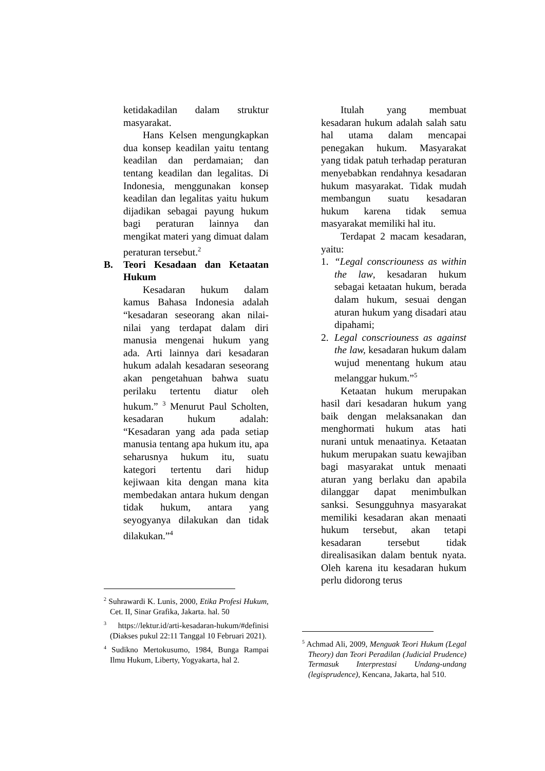ketidakadilan dalam struktur masyarakat.
Hans Kelsen mengungkapkan dua konsep keadilan yaitu tentang keadilan dan perdamaian; dan tentang keadilan dan legalitas. Di Indonesia, menggunakan konsep keadilan dan legalitas yaitu hukum dijadikan sebagai payung hukum bagi peraturan lainnya dan mengikat materi yang dimuat dalam peraturan tersebut.<sup>2</sup>
B. Teori Kesadaan dan Ketaatan Hukum
Kesadaran hukum dalam kamus Bahasa Indonesia adalah “kesadaran seseorang akan nilai-nilai yang terdapat dalam diri manusia mengenai hukum yang ada. Arti lainnya dari kesadaran hukum adalah kesadaran seseorang akan pengetahuan bahwa suatu perilaku tertentu diatur oleh hukum.” <sup>3</sup> Menurut Paul Scholten, kesadaran hukum adalah: “Kesadaran yang ada pada setiap manusia tentang apa hukum itu, apa seharusnya hukum itu, suatu kategori tertentu dari hidup kejiwaan kita dengan mana kita membedakan antara hukum dengan tidak hukum, antara yang seyogyanya dilakukan dan tidak dilakukan.”<sup>4</sup>
<sup>2</sup> Suhrawardi K. Lunis, 2000, Etika Profesi Hukum, Cet. II, Sinar Grafika, Jakarta. hal. 50
<sup>3</sup> https://lektur.id/arti-kesadaran-hukum/#definisi (Diakses pukul 22:11 Tanggal 10 Februari 2021).
<sup>4</sup> Sudikno Mertokusumo, 1984, Bunga Rampai Ilmu Hukum, Liberty, Yogyakarta, hal 2.
Itulah yang membuat kesadaran hukum adalah salah satu hal utama dalam mencapai penegakan hukum. Masyarakat yang tidak patuh terhadap peraturan menyebabkan rendahnya kesadaran hukum masyarakat. Tidak mudah membangun suatu kesadaran hukum karena tidak semua masyarakat memiliki hal itu.
Terdapat 2 macam kesadaran, yaitu:
1. “Legal conscriouness as within the law, kesadaran hukum sebagai ketaatan hukum, berada dalam hukum, sesuai dengan aturan hukum yang disadari atau dipahami;
2. Legal conscriouness as against the law, kesadaran hukum dalam wujud menentang hukum atau melanggar hukum.”<sup>5</sup>
Ketaatan hukum merupakan hasil dari kesadaran hukum yang baik dengan melaksanakan dan menghormati hukum atas hati nurani untuk menaatinya. Ketaatan hukum merupakan suatu kewajiban bagi masyarakat untuk menaati aturan yang berlaku dan apabila dilanggar dapat menimbulkan sanksi. Sesungguhnya masyarakat memiliki kesadaran akan menaati hukum tersebut, akan tetapi kesadaran tersebut tidak direalisasikan dalam bentuk nyata. Oleh karena itu kesadaran hukum perlu didorong terus
<sup>5</sup> Achmad Ali, 2009, Menguak Teori Hukum (Legal Theory) dan Teori Peradilan (Judicial Prudence) Termasuk Interprestasi Undang-undang (legisprudence), Kencana, Jakarta, hal 510.